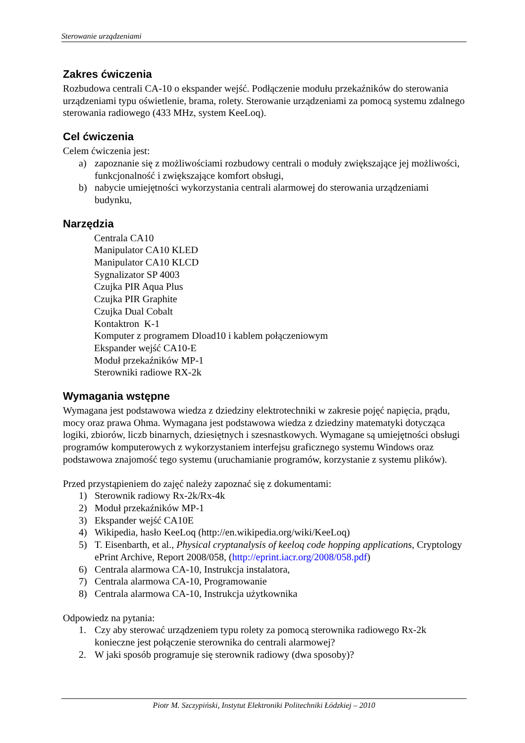Sterowanie urządzeniami
Zakres ćwiczenia
Rozbudowa centrali CA-10 o ekspander wejść. Podłączenie modułu przekaźników do sterowania urządzeniami typu oświetlenie, brama, rolety. Sterowanie urządzeniami za pomocą systemu zdalnego sterowania radiowego (433 MHz, system KeeLoq).
Cel ćwiczenia
Celem ćwiczenia jest:
a) zapoznanie się z możliwościami rozbudowy centrali o moduły zwiększające jej możliwości, funkcjonalność i zwiększające komfort obsługi,
b) nabycie umiejętności wykorzystania centrali alarmowej do sterowania urządzeniami budynku,
Narzędzia
Centrala CA10
Manipulator CA10 KLED
Manipulator CA10 KLCD
Sygnalizator SP 4003
Czujka PIR Aqua Plus
Czujka PIR Graphite
Czujka Dual Cobalt
Kontaktron K-1
Komputer z programem Dload10 i kablem połączeniowym
Ekspander wejść CA10-E
Moduł przekaźników MP-1
Sterowniki radiowe RX-2k
Wymagania wstępne
Wymagana jest podstawowa wiedza z dziedziny elektrotechniki w zakresie pojęć napięcia, prądu, mocy oraz prawa Ohma. Wymagana jest podstawowa wiedza z dziedziny matematyki dotycząca logiki, zbiorów, liczb binarnych, dziesiętnych i szesnastkowych. Wymagane są umiejętności obsługi programów komputerowych z wykorzystaniem interfejsu graficznego systemu Windows oraz podstawowa znajomość tego systemu (uruchamianie programów, korzystanie z systemu plików).
Przed przystąpieniem do zajęć należy zapoznać się z dokumentami:
1) Sterownik radiowy Rx-2k/Rx-4k
2) Moduł przekaźników MP-1
3) Ekspander wejść CA10E
4) Wikipedia, hasło KeeLoq (http://en.wikipedia.org/wiki/KeeLoq)
5) T. Eisenbarth, et al., Physical cryptanalysis of keeloq code hopping applications, Cryptology ePrint Archive, Report 2008/058, (http://eprint.iacr.org/2008/058.pdf)
6) Centrala alarmowa CA-10, Instrukcja instalatora,
7) Centrala alarmowa CA-10, Programowanie
8) Centrala alarmowa CA-10, Instrukcja użytkownika
Odpowiedz na pytania:
1. Czy aby sterować urządzeniem typu rolety za pomocą sterownika radiowego Rx-2k konieczne jest połączenie sterownika do centrali alarmowej?
2. W jaki sposób programuje się sterownik radiowy (dwa sposoby)?
Piotr M. Szczypiński, Instytut Elektroniki Politechniki Łódzkiej – 2010